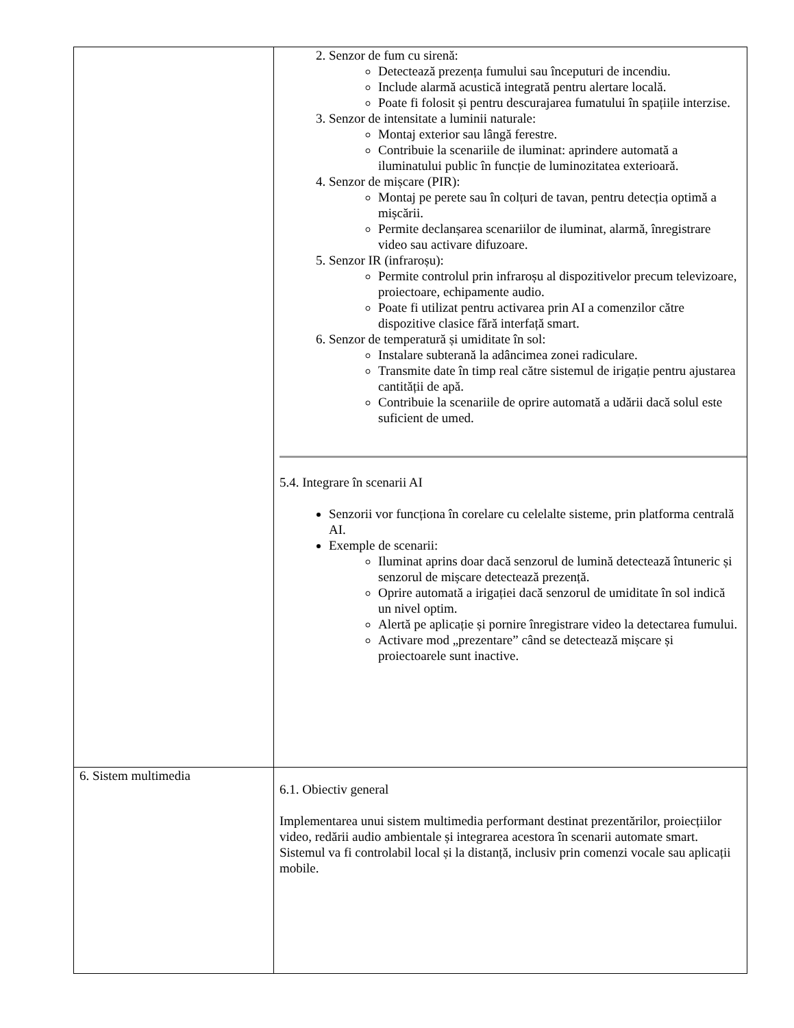| | 2. Senzor de fum cu sirenă: Detectează prezența fumului sau începuturi de incendiu. Include alarmă acustică integrată pentru alertare locală. Poate fi folosit și pentru descurajarea fumatului în spațiile interzise. 3. Senzor de intensitate a luminii naturale: Montaj exterior sau lângă ferestre. Contribuie la scenariile de iluminat: aprindere automată a iluminatului public în funcție de luminozitatea exterioară. 4. Senzor de mișcare (PIR): Montaj pe perete sau în colțuri de tavan, pentru detecția optimă a mișcării. Permite declanșarea scenariilor de iluminat, alarmă, înregistrare video sau activare difuzoare. 5. Senzor IR (infraroșu): Permite controlul prin infraroșu al dispozitivelor precum televizoare, proiectoare, echipamente audio. Poate fi utilizat pentru activarea prin AI a comenzilor către dispozitive clasice fără interfață smart. 6. Senzor de temperatură și umiditate în sol: Instalare subterană la adâncimea zonei radiculare. Transmite date în timp real către sistemul de irigație pentru ajustarea cantității de apă. Contribuie la scenariile de oprire automată a udării dacă solul este suficient de umed. 5.4. Integrare în scenarii AI Senzorii vor funcționa în corelare cu celelalte sisteme, prin platforma centrală AI. Exemple de scenarii: Iluminat aprins doar dacă senzorul de lumină detectează întuneric și senzorul de mișcare detectează prezență. Oprire automată a irigației dacă senzorul de umiditate în sol indică un nivel optim. Alertă pe aplicație și pornire înregistrare video la detectarea fumului. Activare mod „prezentare” când se detectează mișcare și proiectoarele sunt inactive. |
| 6. Sistem multimedia | 6.1. Obiectiv general Implementarea unui sistem multimedia performant destinat prezentărilor, proiecțiilor video, redării audio ambientale și integrarea acestora în scenarii automate smart. Sistemul va fi controlabil local și la distanță, inclusiv prin comenzi vocale sau aplicații mobile. |